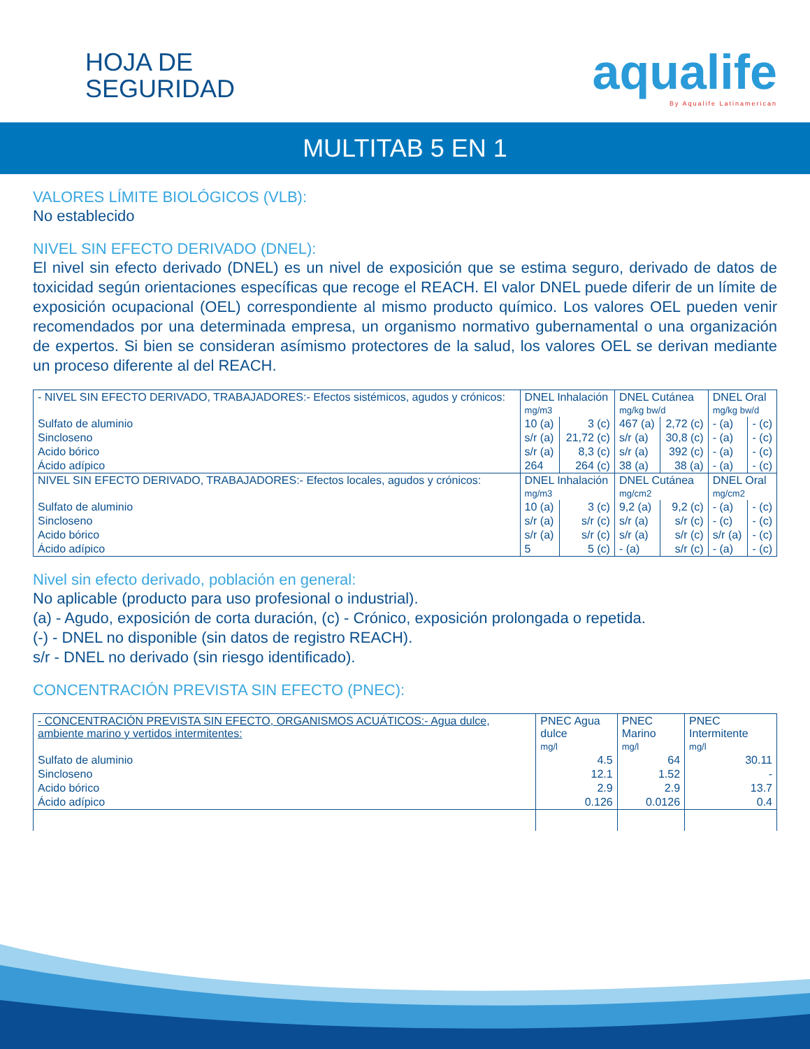HOJA DE
SEGURIDAD
aqualife
By Aqualife Latinamerican
MULTITAB 5 EN 1
VALORES LÍMITE BIOLÓGICOS (VLB):
No establecido
NIVEL SIN EFECTO DERIVADO (DNEL):
El nivel sin efecto derivado (DNEL) es un nivel de exposición que se estima seguro, derivado de datos de toxicidad según orientaciones específicas que recoge el REACH. El valor DNEL puede diferir de un límite de exposición ocupacional (OEL) correspondiente al mismo producto químico. Los valores OEL pueden venir recomendados por una determinada empresa, un organismo normativo gubernamental o una organización de expertos. Si bien se consideran asímismo protectores de la salud, los valores OEL se derivan mediante un proceso diferente al del REACH.
| - NIVEL SIN EFECTO DERIVADO, TRABAJADORES:- Efectos sistémicos, agudos y crónicos: | DNEL Inhalación mg/m3 | | DNEL Cutánea mg/kg bw/d | | DNEL Oral mg/kg bw/d | |
| Sulfato de aluminio | 10 (a) | 3 (c) | 467 (a) | 2,72 (c) | - (a) | - (c) |
| Sincloseno | s/r (a) | 21,72 (c) | s/r (a) | 30,8 (c) | - (a) | - (c) |
| Acido bórico | s/r (a) | 8,3 (c) | s/r (a) | 392 (c) | - (a) | - (c) |
| Ácido adípico | 264 | 264 (c) | 38 (a) | 38 (a) | - (a) | - (c) |
| NIVEL SIN EFECTO DERIVADO, TRABAJADORES:- Efectos locales, agudos y crónicos: | DNEL Inhalación mg/m3 | | DNEL Cutánea mg/cm2 | | DNEL Oral mg/cm2 | |
| Sulfato de aluminio | 10 (a) | 3 (c) | 9,2 (a) | 9,2 (c) | - (a) | - (c) |
| Sincloseno | s/r (a) | s/r (c) | s/r (a) | s/r (c) | - (c) | - (c) |
| Acido bórico | s/r (a) | s/r (c) | s/r (a) | s/r (c) | s/r (a) | - (c) |
| Ácido adípico | 5 | 5 (c) | - (a) | s/r (c) | - (a) | - (c) |
Nivel sin efecto derivado, población en general:
No aplicable (producto para uso profesional o industrial).
(a) - Agudo, exposición de corta duración, (c) - Crónico, exposición prolongada o repetida.
(-) - DNEL no disponible (sin datos de registro REACH).
s/r - DNEL no derivado (sin riesgo identificado).
CONCENTRACIÓN PREVISTA SIN EFECTO (PNEC):
| - CONCENTRACIÓN PREVISTA SIN EFECTO, ORGANISMOS ACUÁTICOS:- Agua dulce, ambiente marino y vertidos intermitentes: | PNEC Agua dulce mg/l | PNEC Marino mg/l | PNEC Intermitente mg/l |
| Sulfato de aluminio | 4.5 | 64 | 30.11 |
| Sincloseno | 12.1 | 1.52 | - |
| Acido bórico | 2.9 | 2.9 | 13.7 |
| Ácido adípico | 0.126 | 0.0126 | 0.4 |